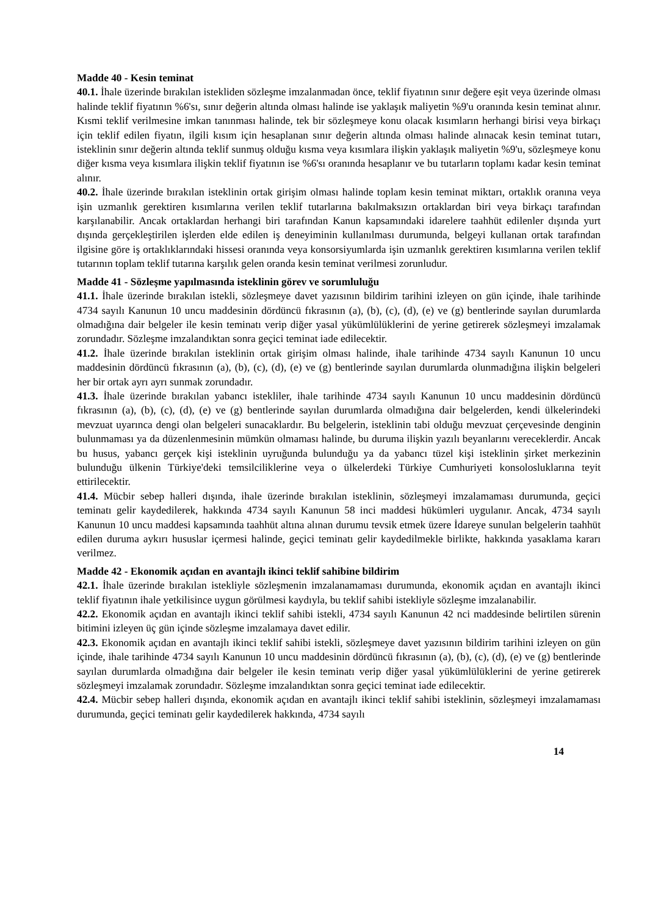Madde 40 - Kesin teminat
40.1. İhale üzerinde bırakılan istekliden sözleşme imzalanmadan önce, teklif fiyatının sınır değere eşit veya üzerinde olması halinde teklif fiyatının %6'sı, sınır değerin altında olması halinde ise yaklaşık maliyetin %9'u oranında kesin teminat alınır. Kısmi teklif verilmesine imkan tanınması halinde, tek bir sözleşmeye konu olacak kısımların herhangi birisi veya birkaçı için teklif edilen fiyatın, ilgili kısım için hesaplanan sınır değerin altında olması halinde alınacak kesin teminat tutarı, isteklinin sınır değerin altında teklif sunmuş olduğu kısma veya kısımlara ilişkin yaklaşık maliyetin %9'u, sözleşmeye konu diğer kısma veya kısımlara ilişkin teklif fiyatının ise %6'sı oranında hesaplanır ve bu tutarların toplamı kadar kesin teminat alınır.
40.2. İhale üzerinde bırakılan isteklinin ortak girişim olması halinde toplam kesin teminat miktarı, ortaklık oranına veya işin uzmanlık gerektiren kısımlarına verilen teklif tutarlarına bakılmaksızın ortaklardan biri veya birkaçı tarafından karşılanabilir. Ancak ortaklardan herhangi biri tarafından Kanun kapsamındaki idarelere taahhüt edilenler dışında yurt dışında gerçekleştirilen işlerden elde edilen iş deneyiminin kullanılması durumunda, belgeyi kullanan ortak tarafından ilgisine göre iş ortaklıklarındaki hissesi oranında veya konsorsiyumlarda işin uzmanlık gerektiren kısımlarına verilen teklif tutarının toplam teklif tutarına karşılık gelen oranda kesin teminat verilmesi zorunludur.
Madde 41 - Sözleşme yapılmasında isteklinin görev ve sorumluluğu
41.1. İhale üzerinde bırakılan istekli, sözleşmeye davet yazısının bildirim tarihini izleyen on gün içinde, ihale tarihinde 4734 sayılı Kanunun 10 uncu maddesinin dördüncü fıkrasının (a), (b), (c), (d), (e) ve (g) bentlerinde sayılan durumlarda olmadığına dair belgeler ile kesin teminatı verip diğer yasal yükümlülüklerini de yerine getirerek sözleşmeyi imzalamak zorundadır. Sözleşme imzalandıktan sonra geçici teminat iade edilecektir.
41.2. İhale üzerinde bırakılan isteklinin ortak girişim olması halinde, ihale tarihinde 4734 sayılı Kanunun 10 uncu maddesinin dördüncü fıkrasının (a), (b), (c), (d), (e) ve (g) bentlerinde sayılan durumlarda olunmadığına ilişkin belgeleri her bir ortak ayrı ayrı sunmak zorundadır.
41.3. İhale üzerinde bırakılan yabancı istekliler, ihale tarihinde 4734 sayılı Kanunun 10 uncu maddesinin dördüncü fıkrasının (a), (b), (c), (d), (e) ve (g) bentlerinde sayılan durumlarda olmadığına dair belgelerden, kendi ülkelerindeki mevzuat uyarınca dengi olan belgeleri sunacaklardır. Bu belgelerin, isteklinin tabi olduğu mevzuat çerçevesinde denginin bulunmaması ya da düzenlenmesinin mümkün olmaması halinde, bu duruma ilişkin yazılı beyanlarını vereceklerdir. Ancak bu husus, yabancı gerçek kişi isteklinin uyruğunda bulunduğu ya da yabancı tüzel kişi isteklinin şirket merkezinin bulunduğu ülkenin Türkiye'deki temsilciliklerine veya o ülkelerdeki Türkiye Cumhuriyeti konsolosluklarına teyit ettirilecektir.
41.4. Mücbir sebep halleri dışında, ihale üzerinde bırakılan isteklinin, sözleşmeyi imzalamaması durumunda, geçici teminatı gelir kaydedilerek, hakkında 4734 sayılı Kanunun 58 inci maddesi hükümleri uygulanır. Ancak, 4734 sayılı Kanunun 10 uncu maddesi kapsamında taahhüt altına alınan durumu tevsik etmek üzere İdareye sunulan belgelerin taahhüt edilen duruma aykırı hususlar içermesi halinde, geçici teminatı gelir kaydedilmekle birlikte, hakkında yasaklama kararı verilmez.
Madde 42 - Ekonomik açıdan en avantajlı ikinci teklif sahibine bildirim
42.1. İhale üzerinde bırakılan istekliyle sözleşmenin imzalanamaması durumunda, ekonomik açıdan en avantajlı ikinci teklif fiyatının ihale yetkilisince uygun görülmesi kaydıyla, bu teklif sahibi istekliyle sözleşme imzalanabilir.
42.2. Ekonomik açıdan en avantajlı ikinci teklif sahibi istekli, 4734 sayılı Kanunun 42 nci maddesinde belirtilen sürenin bitimini izleyen üç gün içinde sözleşme imzalamaya davet edilir.
42.3. Ekonomik açıdan en avantajlı ikinci teklif sahibi istekli, sözleşmeye davet yazısının bildirim tarihini izleyen on gün içinde, ihale tarihinde 4734 sayılı Kanunun 10 uncu maddesinin dördüncü fıkrasının (a), (b), (c), (d), (e) ve (g) bentlerinde sayılan durumlarda olmadığına dair belgeler ile kesin teminatı verip diğer yasal yükümlülüklerini de yerine getirerek sözleşmeyi imzalamak zorundadır. Sözleşme imzalandıktan sonra geçici teminat iade edilecektir.
42.4. Mücbir sebep halleri dışında, ekonomik açıdan en avantajlı ikinci teklif sahibi isteklinin, sözleşmeyi imzalamaması durumunda, geçici teminatı gelir kaydedilerek hakkında, 4734 sayılı
14